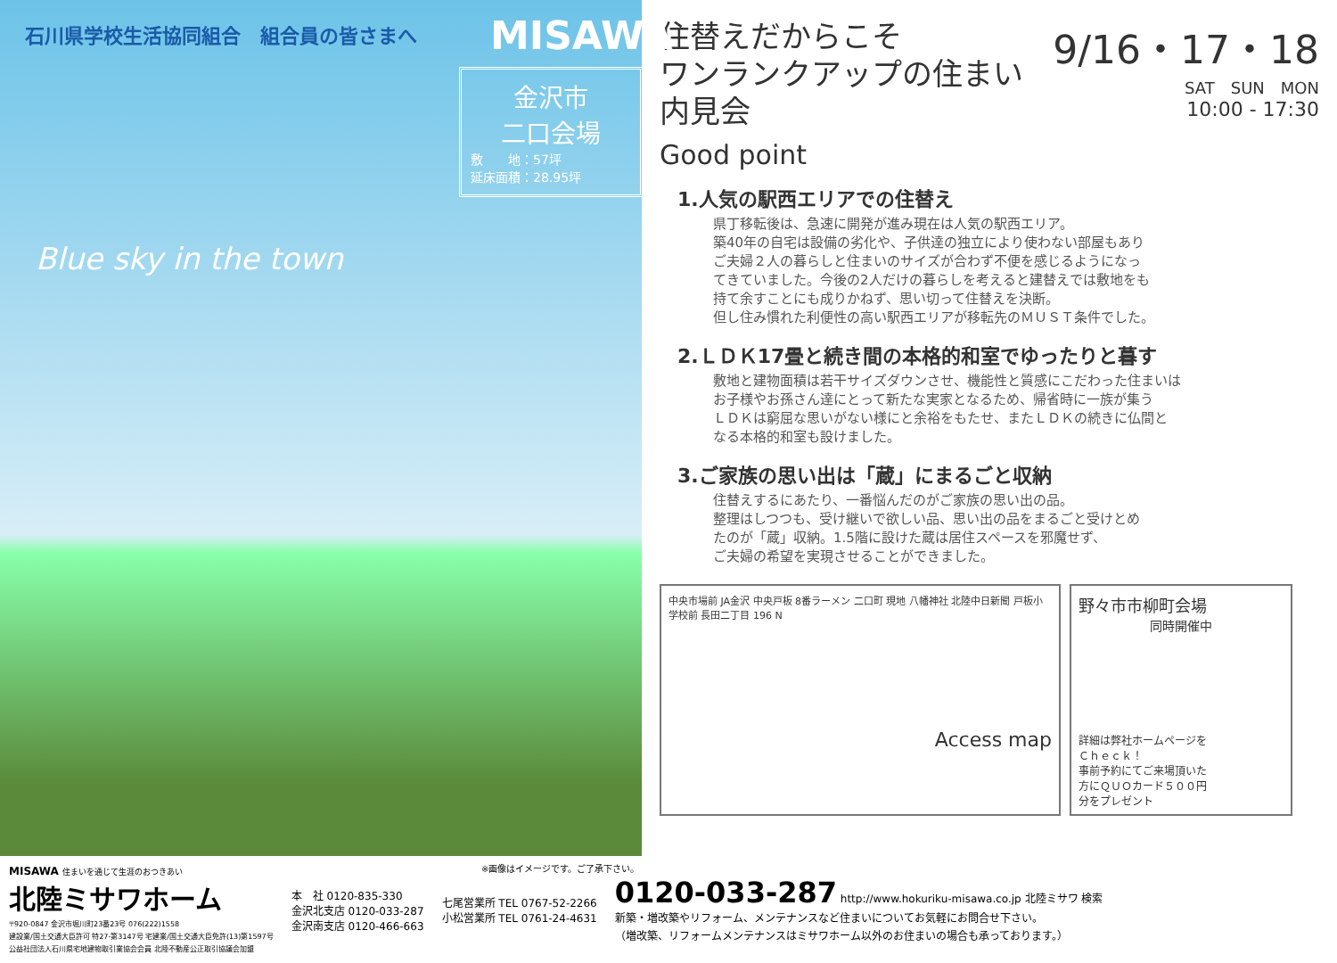石川県学校生活協同組合　組合員の皆さまへ
MISAWA
金沢市
二口会場
敷　　地：57坪
延床面積：28.95坪
Blue sky in the town
9/16・17・18
SAT　SUN　MON
10:00 - 17:30
住替えだからこそ
ワンランクアップの住まい 内見会
Good point
1.人気の駅西エリアでの住替え
県丁移転後は、急速に開発が進み現在は人気の駅西エリア。
築40年の自宅は設備の劣化や、子供達の独立により使わない部屋もあり
ご夫婦２人の暮らしと住まいのサイズが合わず不便を感じるようになっ
てきていました。今後の2人だけの暮らしを考えると建替えでは敷地をも
持て余すことにも成りかねず、思い切って住替えを決断。
但し住み慣れた利便性の高い駅西エリアが移転先のＭＵＳＴ条件でした。
2.ＬＤＫ17畳と続き間の本格的和室でゆったりと暮す
敷地と建物面積は若干サイズダウンさせ、機能性と質感にこだわった住まいは
お子様やお孫さん達にとって新たな実家となるため、帰省時に一族が集う
ＬＤＫは窮屈な思いがない様にと余裕をもたせ、またＬＤＫの続きに仏間と
なる本格的和室も設けました。
3.ご家族の思い出は「蔵」にまるごと収納
住替えするにあたり、一番悩んだのがご家族の思い出の品。
整理はしつつも、受け継いで欲しい品、思い出の品をまるごと受けとめ
たのが「蔵」収納。1.5階に設けた蔵は居住スペースを邪魔せず、
ご夫婦の希望を実現させることができました。
中央市場前 JA金沢 中央戸板 8番ラーメン 二口町 現地 八幡神社 北陸中日新聞 戸板小学校前 長田二丁目 196 N
Access map
野々市市柳町会場
同時開催中
詳細は弊社ホームページを
Ｃｈｅｃｋ！
事前予約にてご来場頂いた
方にＱＵＯカード５００円
分をプレゼント
※画像はイメージです。ご了承下さい。
MISAWA 住まいを通じて生涯のおつきあい
北陸ミサワホーム
〒920-0847 金沢市堀川町23番23号 076(222)1558
建設業/国土交通大臣許可 特27-第3147号 宅建業/国土交通大臣免許(13)第1597号
公益社団法人石川県宅地建物取引業協会会員 北陸不動産公正取引協議会加盟
本　社 0120-835-330
金沢北支店 0120-033-287
金沢南支店 0120-466-663
七尾営業所 TEL 0767-52-2266
小松営業所 TEL 0761-24-4631
0120-033-287 http://www.hokuriku-misawa.co.jp 北陸ミサワ 検索
新築・増改築やリフォーム、メンテナンスなど住まいについてお気軽にお問合せ下さい。
（増改築、リフォームメンテナンスはミサワホーム以外のお住まいの場合も承っております。）